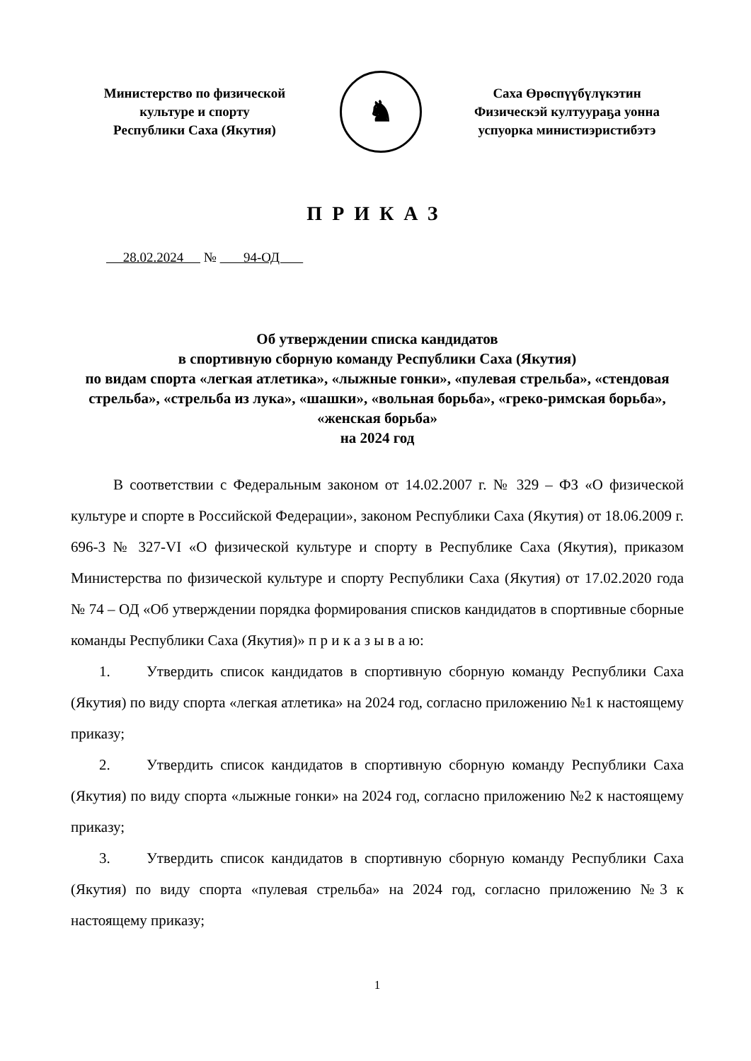Министерство по физической
культуре и спорту
Республики Саха (Якутия)
♞
Саха Өрөспүүбүлүкэтин
Физическэй култуураҕа уонна
успуорка министиэристибэтэ
ПРИКАЗ
28.02.2024 № 94-ОД
Об утверждении списка кандидатов
в спортивную сборную команду Республики Саха (Якутия)
по видам спорта «легкая атлетика», «лыжные гонки», «пулевая стрельба», «стендовая стрельба», «стрельба из лука», «шашки», «вольная борьба», «греко-римская борьба», «женская борьба»
на 2024 год
В соответствии с Федеральным законом от 14.02.2007 г. № 329 – ФЗ «О физической культуре и спорте в Российской Федерации», законом Республики Саха (Якутия) от 18.06.2009 г. 696-3 № 327-VI «О физической культуре и спорту в Республике Саха (Якутия), приказом Министерства по физической культуре и спорту Республики Саха (Якутия) от 17.02.2020 года № 74 – ОД «Об утверждении порядка формирования списков кандидатов в спортивные сборные команды Республики Саха (Якутия)» п р и к а з ы в а ю:
1. Утвердить список кандидатов в спортивную сборную команду Республики Саха (Якутия) по виду спорта «легкая атлетика» на 2024 год, согласно приложению №1 к настоящему приказу;
2. Утвердить список кандидатов в спортивную сборную команду Республики Саха (Якутия) по виду спорта «лыжные гонки» на 2024 год, согласно приложению №2 к настоящему приказу;
3. Утвердить список кандидатов в спортивную сборную команду Республики Саха (Якутия) по виду спорта «пулевая стрельба» на 2024 год, согласно приложению №3 к настоящему приказу;
1